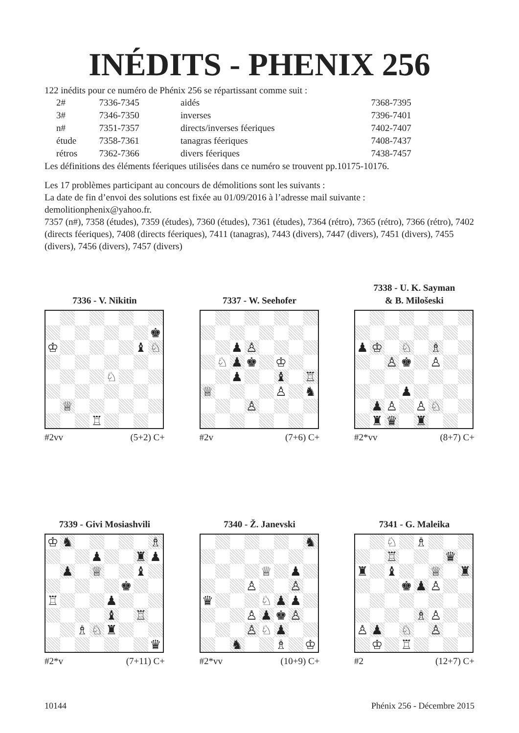INÉDITS - PHENIX 256
122 inédits pour ce numéro de Phénix 256 se répartissant comme suit :
| 2# | 7336-7345 | aidés | 7368-7395 |
| 3# | 7346-7350 | inverses | 7396-7401 |
| n# | 7351-7357 | directs/inverses féeriques | 7402-7407 |
| étude | 7358-7361 | tanagras féeriques | 7408-7437 |
| rétros | 7362-7366 | divers féeriques | 7438-7457 |
Les définitions des éléments féeriques utilisées dans ce numéro se trouvent pp.10175-10176.
Les 17 problèmes participant au concours de démolitions sont les suivants :
La date de fin d’envoi des solutions est fixée au 01/09/2016 à l’adresse mail suivante :
demolitionphenix@yahoo.fr.
7357 (n#), 7358 (études), 7359 (études), 7360 (études), 7361 (études), 7364 (rétro), 7365 (rétro), 7366 (rétro), 7402 (directs féeriques), 7408 (directs féeriques), 7411 (tanagras), 7443 (divers), 7447 (divers), 7451 (divers), 7455 (divers), 7456 (divers), 7457 (divers)
7336 - V. Nikitin
| | | | | | | | ♚ |
| ♔ | | | | | | ♝ | ♘ |
| | | | | ♘ | | | |
| | ♕ | | | | | | |
| | | | ♖ | | | | |
#2vv (5+2) C+
7337 - W. Seehofer
| | | ♟ | ♙ | | | | |
| | ♘ | ♟ | ♚ | | ♔ | | |
| | | ♟ | | | ♝ | | ♖ |
| ♕ | | | | | ♙ | | ♞ |
| | | | ♙ | | | | |
#2v (7+6) C+
7338 - U. K. Sayman
& B. Milošeski
| ♟ | ♔ | | ♘ | | ♗ | | |
| | | ♙ | ♚ | | ♙ | | |
| | | | ♟ | | | | |
| | ♟ | ♙ | | ♙ | ♘ | | |
| | ♜ | ♛ | | ♜ | | | |
#2*vv (8+7) C+
7339 - Givi Mosiashvili
| ♔ | ♞ | | | | | | ♗ |
| | | | ♟ | | | ♜ | ♟ |
| | ♟ | | ♕ | | | ♝ | |
| | | | | | ♚ | | |
| ♖ | | | | ♟ | | | |
| | | | | ♝ | | ♖ | |
| | | ♗ | ♘ | ♜ | | | |
| | | | | | | | ♛ |
#2*v (7+11) C+
7340 - Ž. Janevski
| | | | | | | | ♞ |
| | | | | ♕ | | ♟ | |
| | | | ♙ | | | ♙ | |
| ♛ | | | | ♘ | ♟ | ♟ | |
| | | | ♙ | ♟ | ♚ | ♙ | |
| | | | ♙ | ♘ | ♟ | | |
| | | ♞ | | | ♗ | | ♔ |
#2*vv (10+9) C+
7341 - G. Maleika
| | | ♘ | | ♗ | | | |
| | | ♖ | | | | ♛ | |
| ♜ | | ♝ | | | ♕ | | ♜ |
| | | | ♚ | ♟ | ♙ | | |
| | | | | ♗ | ♙ | | |
| ♙ | ♟ | | ♘ | | ♙ | | |
| | ♔ | | ♖ | | | | |
#2 (12+7) C+
10144 Phénix 256 - Décembre 2015